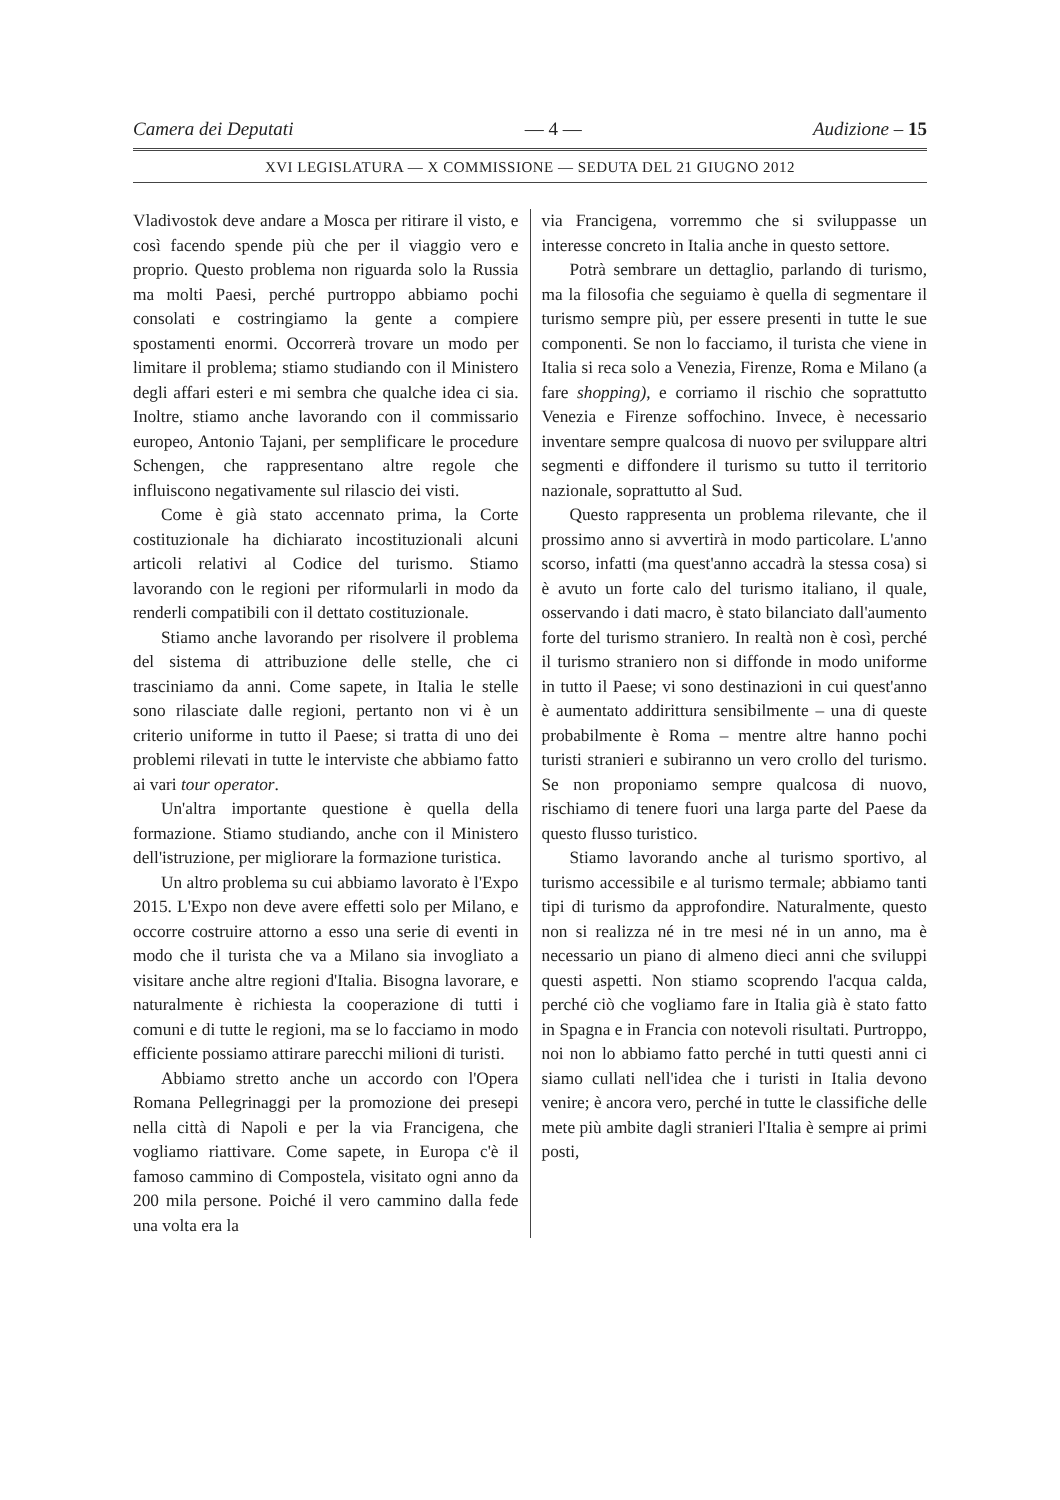Camera dei Deputati — 4 — Audizione – 15
XVI LEGISLATURA — X COMMISSIONE — SEDUTA DEL 21 GIUGNO 2012
Vladivostok deve andare a Mosca per ritirare il visto, e così facendo spende più che per il viaggio vero e proprio. Questo problema non riguarda solo la Russia ma molti Paesi, perché purtroppo abbiamo pochi consolati e costringiamo la gente a compiere spostamenti enormi. Occorrerà trovare un modo per limitare il problema; stiamo studiando con il Ministero degli affari esteri e mi sembra che qualche idea ci sia. Inoltre, stiamo anche lavorando con il commissario europeo, Antonio Tajani, per semplificare le procedure Schengen, che rappresentano altre regole che influiscono negativamente sul rilascio dei visti.
Come è già stato accennato prima, la Corte costituzionale ha dichiarato incostituzionali alcuni articoli relativi al Codice del turismo. Stiamo lavorando con le regioni per riformularli in modo da renderli compatibili con il dettato costituzionale.
Stiamo anche lavorando per risolvere il problema del sistema di attribuzione delle stelle, che ci trasciniamo da anni. Come sapete, in Italia le stelle sono rilasciate dalle regioni, pertanto non vi è un criterio uniforme in tutto il Paese; si tratta di uno dei problemi rilevati in tutte le interviste che abbiamo fatto ai vari tour operator.
Un'altra importante questione è quella della formazione. Stiamo studiando, anche con il Ministero dell'istruzione, per migliorare la formazione turistica.
Un altro problema su cui abbiamo lavorato è l'Expo 2015. L'Expo non deve avere effetti solo per Milano, e occorre costruire attorno a esso una serie di eventi in modo che il turista che va a Milano sia invogliato a visitare anche altre regioni d'Italia. Bisogna lavorare, e naturalmente è richiesta la cooperazione di tutti i comuni e di tutte le regioni, ma se lo facciamo in modo efficiente possiamo attirare parecchi milioni di turisti.
Abbiamo stretto anche un accordo con l'Opera Romana Pellegrinaggi per la promozione dei presepi nella città di Napoli e per la via Francigena, che vogliamo riattivare. Come sapete, in Europa c'è il famoso cammino di Compostela, visitato ogni anno da 200 mila persone. Poiché il vero cammino dalla fede una volta era la
via Francigena, vorremmo che si sviluppasse un interesse concreto in Italia anche in questo settore.
Potrà sembrare un dettaglio, parlando di turismo, ma la filosofia che seguiamo è quella di segmentare il turismo sempre più, per essere presenti in tutte le sue componenti. Se non lo facciamo, il turista che viene in Italia si reca solo a Venezia, Firenze, Roma e Milano (a fare shopping), e corriamo il rischio che soprattutto Venezia e Firenze soffochino. Invece, è necessario inventare sempre qualcosa di nuovo per sviluppare altri segmenti e diffondere il turismo su tutto il territorio nazionale, soprattutto al Sud.
Questo rappresenta un problema rilevante, che il prossimo anno si avvertirà in modo particolare. L'anno scorso, infatti (ma quest'anno accadrà la stessa cosa) si è avuto un forte calo del turismo italiano, il quale, osservando i dati macro, è stato bilanciato dall'aumento forte del turismo straniero. In realtà non è così, perché il turismo straniero non si diffonde in modo uniforme in tutto il Paese; vi sono destinazioni in cui quest'anno è aumentato addirittura sensibilmente – una di queste probabilmente è Roma – mentre altre hanno pochi turisti stranieri e subiranno un vero crollo del turismo. Se non proponiamo sempre qualcosa di nuovo, rischiamo di tenere fuori una larga parte del Paese da questo flusso turistico.
Stiamo lavorando anche al turismo sportivo, al turismo accessibile e al turismo termale; abbiamo tanti tipi di turismo da approfondire. Naturalmente, questo non si realizza né in tre mesi né in un anno, ma è necessario un piano di almeno dieci anni che sviluppi questi aspetti. Non stiamo scoprendo l'acqua calda, perché ciò che vogliamo fare in Italia già è stato fatto in Spagna e in Francia con notevoli risultati. Purtroppo, noi non lo abbiamo fatto perché in tutti questi anni ci siamo cullati nell'idea che i turisti in Italia devono venire; è ancora vero, perché in tutte le classifiche delle mete più ambite dagli stranieri l'Italia è sempre ai primi posti,